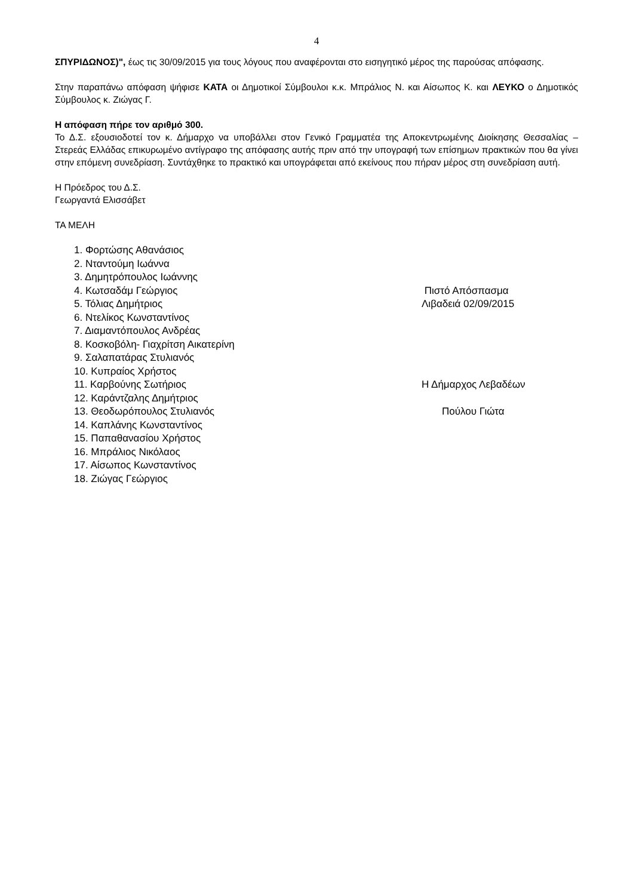4
ΣΠΥΡΙΔΩΝΟΣ)", έως τις 30/09/2015 για τους λόγους που αναφέρονται στο εισηγητικό μέρος της παρούσας απόφασης.
Στην παραπάνω απόφαση ψήφισε ΚΑΤΑ οι Δημοτικοί Σύμβουλοι κ.κ. Μπράλιος Ν. και Αίσωπος Κ. και ΛΕΥΚΟ ο Δημοτικός Σύμβουλος κ. Ζιώγας Γ.
Η απόφαση πήρε τον αριθμό 300.
Το Δ.Σ. εξουσιοδοτεί τον κ. Δήμαρχο να υποβάλλει στον Γενικό Γραμματέα της Αποκεντρωμένης Διοίκησης Θεσσαλίας – Στερεάς Ελλάδας επικυρωμένο αντίγραφο της απόφασης αυτής πριν από την υπογραφή των επίσημων πρακτικών που θα γίνει στην επόμενη συνεδρίαση. Συντάχθηκε το πρακτικό και υπογράφεται από εκείνους που πήραν μέρος στη συνεδρίαση αυτή.
Η Πρόεδρος του Δ.Σ.
Γεωργαντά Ελισσάβετ
ΤΑ ΜΕΛΗ
1. Φορτώσης Αθανάσιος
2. Νταντούμη Ιωάννα
3. Δημητρόπουλος Ιωάννης
4. Κωτσαδάμ Γεώργιος Πιστό Απόσπασμα
5. Τόλιας Δημήτριος Λιβαδειά 02/09/2015
6. Ντελίκος Κωνσταντίνος
7. Διαμαντόπουλος Ανδρέας
8. Κοσκοβόλη- Γιαχρίτση Αικατερίνη
9. Σαλαπατάρας Στυλιανός
10. Κυπραίος Χρήστος
11. Καρβούνης Σωτήριος Η Δήμαρχος Λεβαδέων
12. Καράντζαλης Δημήτριος
13. Θεοδωρόπουλος Στυλιανός Πούλου Γιώτα
14. Καπλάνης Κωνσταντίνος
15. Παπαθανασίου Χρήστος
16. Μπράλιος Νικόλαος
17. Αίσωπος Κωνσταντίνος
18. Ζιώγας Γεώργιος